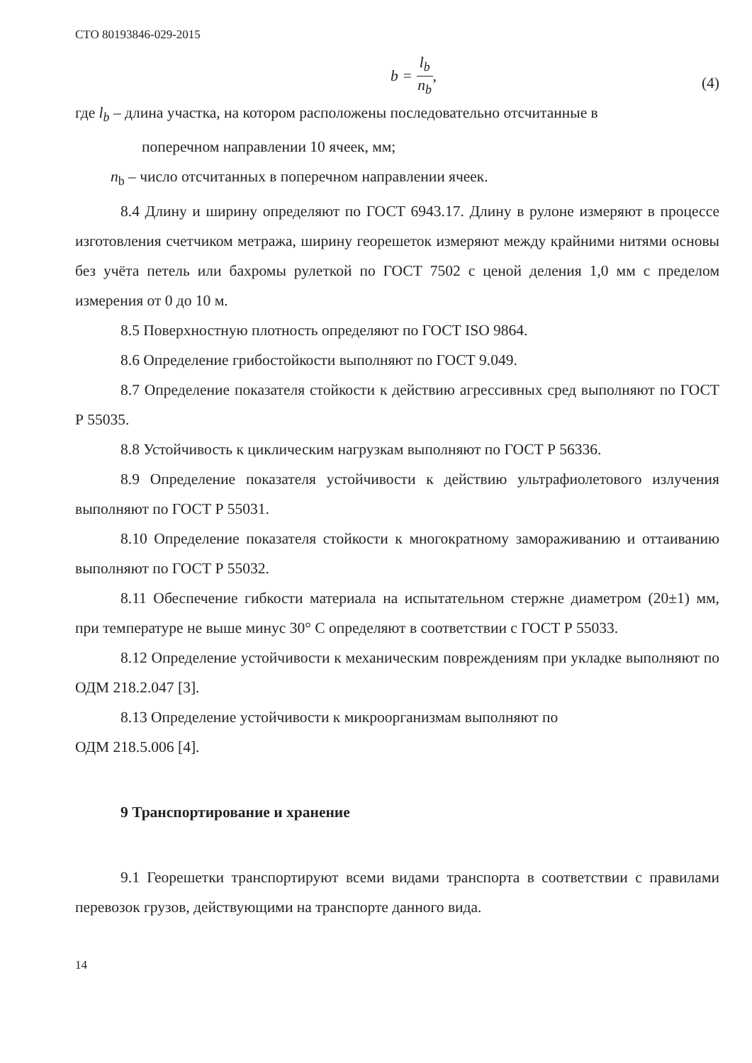СТО 80193846-029-2015
b = l<sub>b</sub> n<sub>b</sub>,
(4)
где l<sub>b</sub> – длина участка, на котором расположены последовательно отсчитанные в
поперечном направлении 10 ячеек, мм;
n<sub>b</sub> – число отсчитанных в поперечном направлении ячеек.
8.4 Длину и ширину определяют по ГОСТ 6943.17. Длину в рулоне измеряют в процессе изготовления счетчиком метража, ширину георешеток измеряют между крайними нитями основы без учёта петель или бахромы рулеткой по ГОСТ 7502 с ценой деления 1,0 мм с пределом измерения от 0 до 10 м.
8.5 Поверхностную плотность определяют по ГОСТ ISO 9864.
8.6 Определение грибостойкости выполняют по ГОСТ 9.049.
8.7 Определение показателя стойкости к действию агрессивных сред выполняют по ГОСТ Р 55035.
8.8 Устойчивость к циклическим нагрузкам выполняют по ГОСТ Р 56336.
8.9 Определение показателя устойчивости к действию ультрафиолетового излучения выполняют по ГОСТ Р 55031.
8.10 Определение показателя стойкости к многократному замораживанию и оттаиванию выполняют по ГОСТ Р 55032.
8.11 Обеспечение гибкости материала на испытательном стержне диаметром (20±1) мм, при температуре не выше минус 30° С определяют в соответствии с ГОСТ Р 55033.
8.12 Определение устойчивости к механическим повреждениям при укладке выполняют по ОДМ 218.2.047 [3].
8.13 Определение устойчивости к микроорганизмам выполняют по
ОДМ 218.5.006 [4].
9 Транспортирование и хранение
9.1 Георешетки транспортируют всеми видами транспорта в соответствии с правилами перевозок грузов, действующими на транспорте данного вида.
14